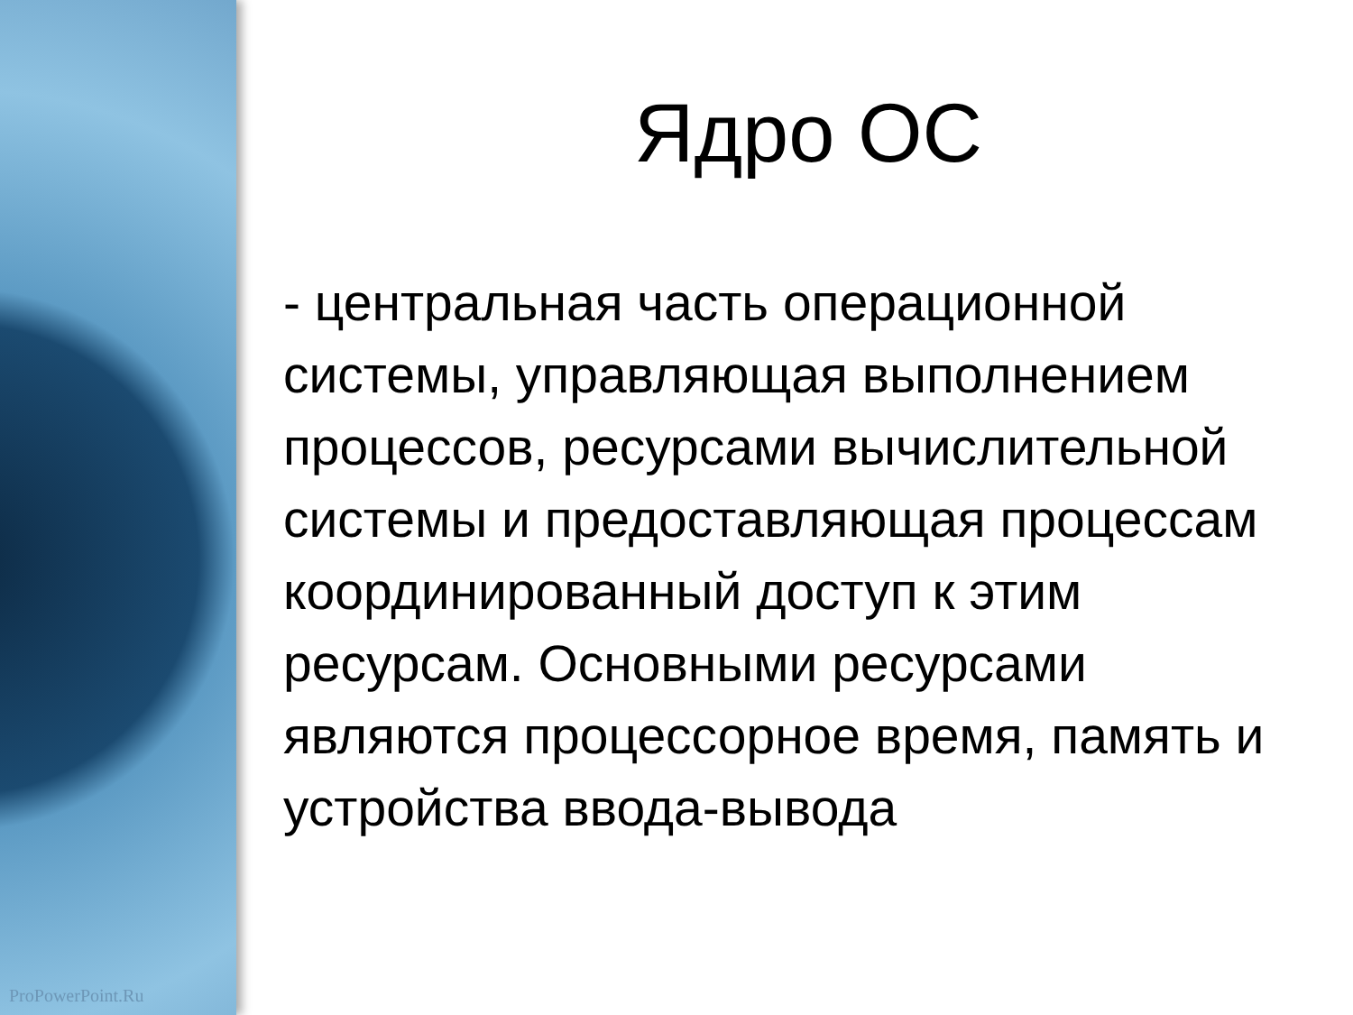ProPowerPoint.Ru
Ядро ОС
- центральная часть операционной системы, управляющая выполнением процессов, ресурсами вычислительной системы и предоставляющая процессам координированный доступ к этим ресурсам. Основными ресурсами являются процессорное время, память и устройства ввода-вывода